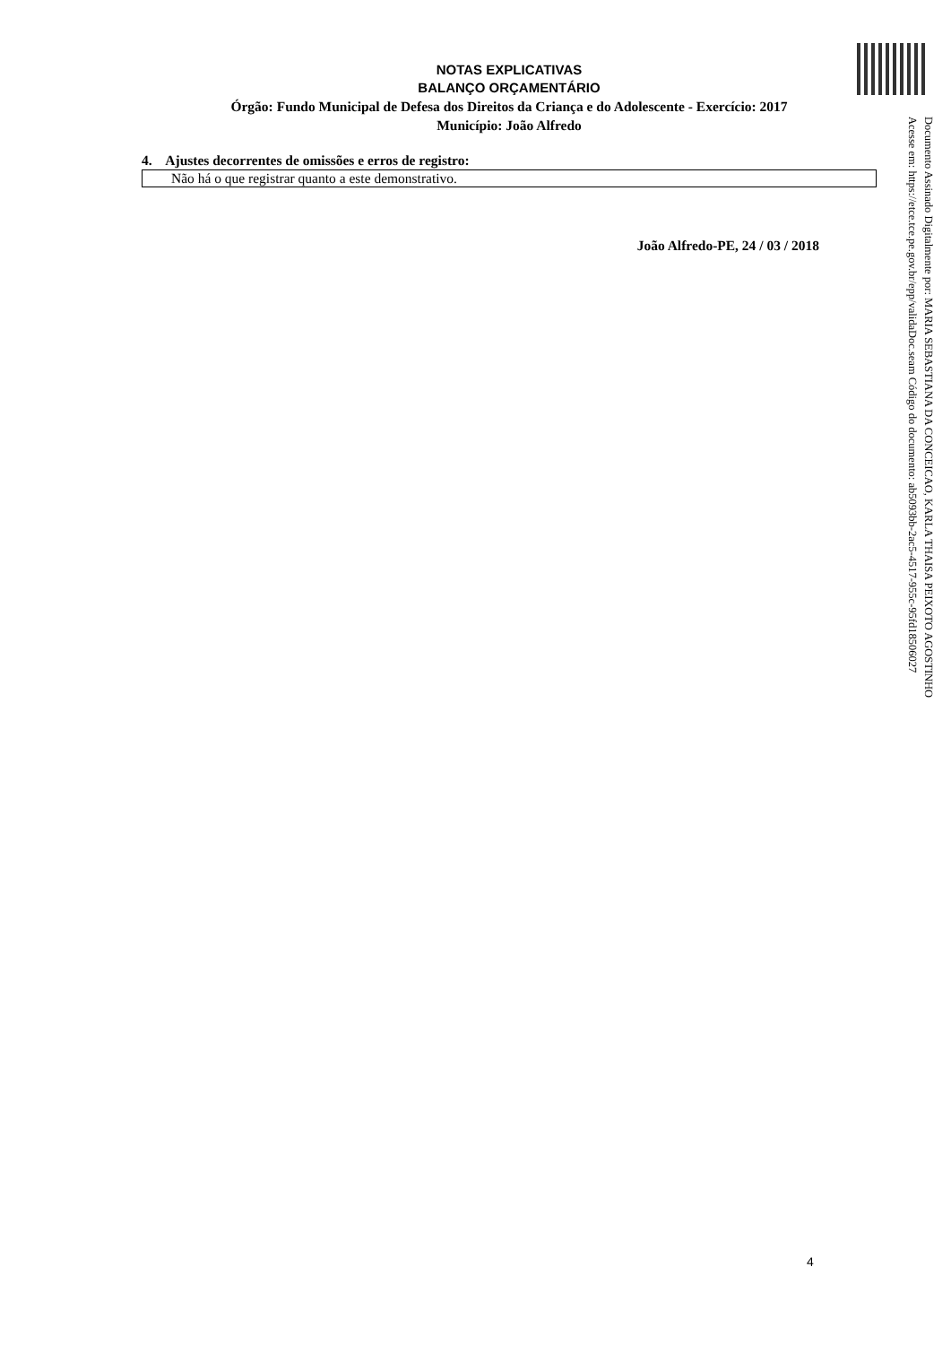NOTAS EXPLICATIVAS
BALANÇO ORÇAMENTÁRIO
Órgão: Fundo Municipal de Defesa dos Direitos da Criança e do Adolescente - Exercício: 2017
Município: João Alfredo
4. Ajustes decorrentes de omissões e erros de registro:
Não há o que registrar quanto a este demonstrativo.
João Alfredo-PE, 24 / 03 / 2018
Documento Assinado Digitalmente por: MARIA SEBASTIANA DA CONCEICAO, KARLA THAISA PEIXOTO AGOSTINHO
Acesse em: https://etce.tce.pe.gov.br/epp/validaDoc.seam Código do documento: ab5093bb-2ac5-4517-955c-95fd18506027
4